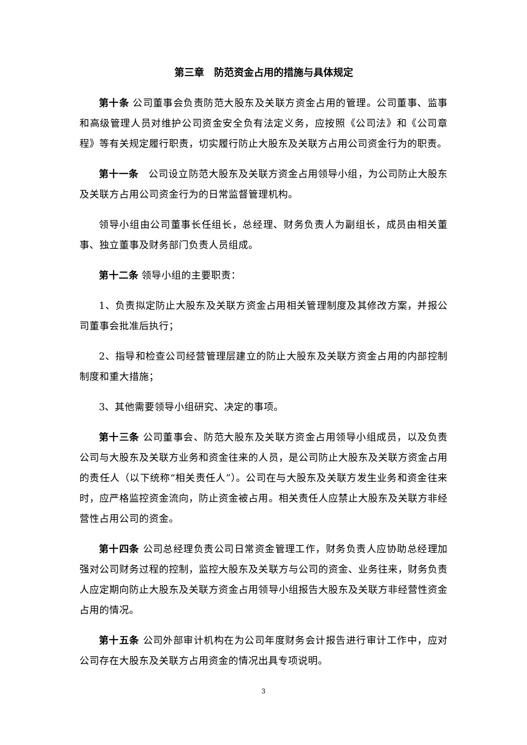第三章　防范资金占用的措施与具体规定
第十条 公司董事会负责防范大股东及关联方资金占用的管理。公司董事、监事和高级管理人员对维护公司资金安全负有法定义务，应按照《公司法》和《公司章程》等有关规定履行职责，切实履行防止大股东及关联方占用公司资金行为的职责。
第十一条　公司设立防范大股东及关联方资金占用领导小组，为公司防止大股东及关联方占用公司资金行为的日常监督管理机构。
领导小组由公司董事长任组长，总经理、财务负责人为副组长，成员由相关董事、独立董事及财务部门负责人员组成。
第十二条 领导小组的主要职责：
1、负责拟定防止大股东及关联方资金占用相关管理制度及其修改方案，并报公司董事会批准后执行；
2、指导和检查公司经营管理层建立的防止大股东及关联方资金占用的内部控制制度和重大措施；
3、其他需要领导小组研究、决定的事项。
第十三条 公司董事会、防范大股东及关联方资金占用领导小组成员，以及负责公司与大股东及关联方业务和资金往来的人员，是公司防止大股东及关联方资金占用的责任人（以下统称“相关责任人”）。公司在与大股东及关联方发生业务和资金往来时，应严格监控资金流向，防止资金被占用。相关责任人应禁止大股东及关联方非经营性占用公司的资金。
第十四条 公司总经理负责公司日常资金管理工作，财务负责人应协助总经理加强对公司财务过程的控制，监控大股东及关联方与公司的资金、业务往来，财务负责人应定期向防止大股东及关联方资金占用领导小组报告大股东及关联方非经营性资金占用的情况。
第十五条 公司外部审计机构在为公司年度财务会计报告进行审计工作中，应对公司存在大股东及关联方占用资金的情况出具专项说明。
3